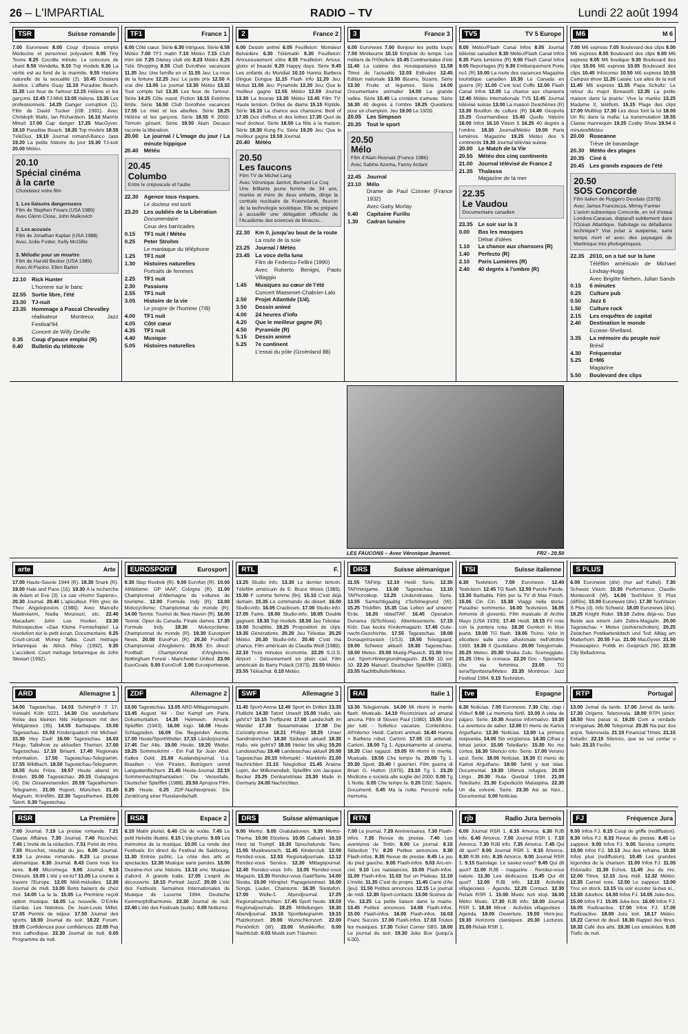26 – L'IMPARTIAL RADIO – TV Lundi 22 août 1994
TSR Suisse romande
7.00 Euronews 8.00 Coup d'pouce emploi Médecine et personnel polyvalent 8.05 Tiny Toons 8.25 Cocotte minute. Le concours de chant 8.50 Vendetta. 9.10 Top models 9.30 La vérité est au fond de la marmite. 9.55 Histoire naturelle de la sexualité (2). 10.45 Dossiers Justice. L'affaire Guay 11.10 Paradise Beach. 11.35 Les feux de l'amour 12.15 Hélène et les garçons. 12.45 TJ-Midi 13.05 Helena. 13.35 Les professionnels. 14.25 Danger corruption (1). Film de David Tucker (GB 1991). Avec Christoph Waltz, Ian Richardson. 16.10 Mannix Minuit 17.00 Cap danger 17.25 MacGyver. 18.10 Paradise Beach. 18.35 Top models 18.55 TéléDuo. 19.10 Journal romand-Banco Jass 19.20 La petite histoire du jour 19.30 TJ-soir 20.00 Météo.
20.10
Spécial cinéma
à la carte
Choisissez votre film
1. Les liaisons dangereuses
Film de Stephen Frears (USA 1989)
Avec Glenn Close, John Malkovich
2. Les accusés
Film de Jonathan Kaplan (USA 1988)
Avec Jodie Foster, Kelly McGillis
3. Mélodie pour un meurtre
Film de Harold Becker (USA 1989)
Avec Al Pacino, Ellen Barkin
22.10 Rick Hunter
L'homme sur le banc
22.55 Sortie libre, l'été
23.30 TJ-nuit
23.35 Hommage à Pascal Chevalley
réalisateur Montreux Jazz Festival'94
Concert de Willy Deville
0.35 Coup d'pouce emploi (R)
0.40 Bulletin du télétexte
TF1 France 1
6.00 Côté cœur. Série 6.30 Intrigues. Série 6.58 Météo 7.00 TF1 matin 7.10 Météo 7.15 Club mini été 7.20 Disney club été 8.23 Météo 8.25 Télé Shopping 8.55 Club Dorothée vacances 11.35 Jeu: Une famille en or 11.55 Jeu: La roue de la fortune 12.25 Jeu: Le juste prix 12.50 A vrai dire 13.00 Le journal 13.30 Météo 13.32 Tout compte fait 13.35 Les feux de l'amour. Série 14.25 Côte ouest. Fiction 16.15 Extrême limite. Série 16.50 Club Dorothée vacances 17.55 Le miel et les abeilles. Série 18.25 Hélène et les garçons. Série 18.55 K 2000: Témoin gênant. Série 19.50 Alain Decaux raconte la libération.
20.00 Le journal / L'image du jour / La minute hippique
20.40 Météo
20.45
Columbo
Entre le crépuscule et l'aube
22.30 Agence tous risques.
Le docteur est sorti
23.20 Les oubliés de la Libération
Documentaire
Ceux des barricades
0.15 TF1 nuit / Météo
0.25 Peter Strohm
Le maniaque du téléphone
1.25 TF1 nuit
1.30 Histoires naturelles
Portraits de femmes
2.25 TF1 nuit
2.30 Passions
2.55 TF1 nuit
3.05 Histoire de la vie
Le propre de l'homme (7/8)
4.00 TF1 nuit
4.05 Côté cœur
4.35 TF1 nuit
4.40 Musique
5.05 Histoires naturelles
2 France 2
6.00 Dessin animé 6.05 Feuilleton: Monsieur Belvédère 6.30 Télématin 8.30 Feuilleton: Amoureusement vôtre 8.55 Feuilleton: Amour, gloire et beauté 9.20 Happy days. Série 9.45 Les enfants du Mundial 10.10 Hanna Barbera Dingue Dongue 11.15 Flash info 11.20 Jeu: Motus 11.50 Jeu: Pyramide 12.20 Jeu: Que le meilleur gagne 12.55 Météo 12.59 Journal 13.30 La bourse 13.35 Météo 13.45 Film TV: Haute tension. Drôles de diams 15.15 Riptide. Série 16.10 La chance aux chansons: Best of 17.05 Des chiffres et des lettres 17.35 Quoi de neuf docteur. Série 18.00 La fête à la maison. Série 18.30 Kung Fu. Série 19.20 Jeu: Que le meilleur gagne 19.59 Journal.
20.40 Météo
20.50
Les faucons
Film TV de Michel Lang
Avec Véronique Jannot, Bernard Le Coq
Une brillante jeune femme de 34 ans, mariée et mère de deux enfants, dirige la centrale nucléaire de Krasnoïarsk, fleuron de la technologie soviétique. Elle se prépare à accueillir une délégation officielle de l'Académie des sciences de Moscou...
22.30 Km 0, jusqu'au bout de la route
La route de la soie
23.25 Journal / Météo
23.45 La voce della luna
Film de Federico Fellini (1990)
Avec Roberto Benigni, Paolo Villaggio
1.45 Musiques au cœur de l'été
Concert Massenet-Chabrier-Lalo
2.50 Projet Atlantide (1/4).
3.50 Dessin animé
4.00 24 heures d'info
4.20 Que le meilleur gagne (R)
4.50 Pyramide (R)
5.15 Dessin animé
5.25 7e continent
L'essai du pôle (Groënland 88)
3 France 3
6.00 Euronews 7.00 Bonjour les petits loups 7.50 Minikeums 10.10 Emplois du temps. Les métiers de l'Hôtellerie 10.45 Continentales d'été 11.40 La cuisine des mousquetaires 11.58 Titres de l'actualité 12.03 Estivales 12.45 Edition nationale 13.00 Bizarre, bizarre. Série 13.30 Fruits et légumes. Série 14.00 Documentaire animalier 14.50 La grande vallée. Série 15.40 La croisière s'amuse. Série 16.30 40 degrés à l'ombre 18.25 Questions pour un champion. Jeu 19.00 Le 19/20.
20.05 Les Simpson
20.35 Tout le sport
20.50
Mélo
Film d'Alain Resnais (France 1986)
Avec Sabine Azema, Fanny Ardant
22.45 Journal
23.10 Mélo
Drame de Paul Czinner (France 1932)
Avec Gaby Morlay
0.40 Capitaine Furillo
1.30 Cadran lunaire
TV5 TV 5 Europe
8.00 Météo/Flash Canal Infos 8.05 Journal télévisé canadien 8.30 Météo/Flash Canal Infos 8.35 Paris lumières (R) 9.00 Flash Canal Infos 9.05 Reportages (R) 9.30 Embarquement Porte no1 (R) 10.00 La route des vacances Magazine touristique canadien 10.30 Le Canada en guerre (R) 11.00 C'est tout Coffe 12.00 Flash Canal Infos 12.05 La chance aux chansons 12.40 Météo internationale TV5 12.45 Journal télévisé suisse 13.00 La maison Deschênes (R) 13.30 Bouillon de culture (R) 14.40 Géopolis 15.25 Gourmandises 15.40 Quelle histoire 16.00 Infos 16.10 Vision 5 16.25 40 degrés à l'ombre. 18.30 Journal/Météo 19.00 Paris lumières. Magazine 19.25 Météo des 5 continents 19.30 Journal télévisé suisse.
20.00 Le Match de la Vie
20.55 Météo des cinq continents
21.00 Journal télévisé de France 2
21.35 Thalassa
Magazine de la mer
22.35
Le Vaudou
Documentaire canadien
23.35 Le soir sur la 3
0.00 Bas les masques
Débat d'idées
1.10 La chance aux chansons (R)
1.40 Perfecto (R)
2.10 Paris Lumières (R)
2.40 40 degrés à l'ombre (R)
M6 M 6
7.00 M6 express 7.05 Boulevard des clips 8.00 M6 express 8.05 Boulevard des clips 9.00 M6 express 9.05 M6 boutique 9.30 Boulevard des clips 10.00 M6 express 10.05 Boulevard des clips 10.45 Infoconso 10.50 M6 express 10.55 Campus show 11.20 Lassie: Les ailes de la nuit 11.45 M6 express 11.55 Papa Schultz: Le retour du major Bonacelli 12.35 La petite maison dans la prairie: Vive la mariée 13.25 Madame X, téléfiom. 15.15 Plage des clips 17.00 Multitop 17.30 Les deux font la loi 18.00 Un flic dans la mafia: La transmutation 18.55 Classe mannequin 19.25 Cosby Show 19.54 6 minutes/Météo
20.00 Roseanne
Trève de bavardage
20.30 Météo des plages
20.35 Ciné 6
20.45 Les grands espaces de l'été
20.50
SOS Concorde
Film italien de Ruggero Deodato (1978)
Avec James Franciscus, Mimsy Farmer
L'avion subsonique Concorde, en vol d'essai Londres-Caracas, disparaît subitement dans l'Océan Atlantique. Sabotage ou défaillance technique? Vrai polar à suspense, sans temps mort et avec des paysages de Martinique très photogéniques.
22.35 2010, on a tué sur la lune
Téléfilm américain de Michael Lindsay-Hogg
Avec Brigitte Nielsen, Julian Sands
0.15 6 minutes
0.25 Culture pub
0.50 Jazz 6
1.50 Culture rock
2.15 Les enquêtes de capital
2.40 Destination le monde
Ecosse-Shetland.
3.35 La mémoire du peuple noir
Brésil
4.30 Fréquenstar
5.25 E=M6
Magazine
5.50 Boulevard des clips
LES FAUCONS – Avec Véronique Jeannot. FR2 - 20.50
arte Arte
17.00 Haute-Savoie 1944 (R). 18.30 Snark (R). 19.00 Hale and Pace (16). 19.30 A la recherche de Adam et Eve (3). Le cas «Homo Sapiens». 20.30 Journal. 20.40 L'apiculteur. Film grec de Theo Angelopoulos (1986). Avec Marcello Mastroianni, Nadia Mourouzi, etc. 22.40 Macadam: John Lee Hooker. 23.30 Rétrospective «Das Kleine Fernsehspiel: La révolution sur le petit écran. Documentaire. 0.25 Court-circuit: Money Talks. Court métrage britannique de Alrick Riley (1992). 0.35 L'accident. Court métrage britannique de John Stewart (1992).
EUROSPORT Eurosport
8.30 Step Reebok (R). 9.00 Eurofun (R). 10.00 Athlétisme: GP IAAF, Cologne (R). 11.00 Championnat d'Allemagne de voitures de tourisme. 12.00 Formule Indy (R). 13.00 Motocyclisme: Championnat du monde (R). 14.00 Tennis: Tournoi de New Haven (R). 16.00 Tennis: Open du Canada. Finale dames. 17.30 Formule Indy. 18.30 Motocyclisme: Championnat du monde (R). 19.30 Eurosport News. 20.00 EuroFun (R). 20.30 Football: Championnat d'Angleterre. 20.55 En direct: Football: Championnat d'Angleterre. Nottingham Forest - Manchester United. 23.00 EuroGoals. 0.00 EuroGolf. 1.00 Eurosportnews.
RTL F.
13.25 Studio info. 13.30 Le dernier témoin. Téléfilm américain de E. Bruce Weiss (1985). 15.00 F comme femme (fin). 15.10 C'est déjà demain. 15.35 Le commando du désert. 16.00 Studio-info. 16.05 Cracboum. 17.00 Studio-info. 17.05 Fame. 18.00 Studio-info. 18.05 Doublé gagnant. 18.30 Top models. 18.50 Jeu Télestar. 19.00 Scrabble. 19.25 Proposition de clips. 19.35 Générations. 20.20 Jeu Télestar. 20.25 Météo. 20.30 Studio-info. 20.40 C'est ma chance. Film américain de Claudia Weill (1980). 22.10 Trois minutes économie. 22.20 S.O.S. Airport - Détournement en plein ciel. Film américain de Barry Polack (1973). 23.50 Météo. 23.55 Téléachat. 0.10 Météo.
DRS Suisse alémanique
11.55 TAFtrip. 12.10 Heidi. Serie. 12.35 TAFminigame. 13.00 Tagesschau. 13.10 TAFhoroskop. 13.25 Lindenstrasse. Serie. 13.55 Samschtigaabig z'Schönegrund (W). 15.25 Trickfilm. 15.35 Das Leben auf unserer Erde. 16.20 rätselTAF. 16.45 Operation Dunarea (6/Schluss). Abenteuerserie. 17.15 Kidz. Das kecke Kindermagazin. 17.40 Gute-nacht-Geschichte. 17.55 Tagesschau. 18.00 Donauprinzessin (1/13). 18.50 Telesguard. 19.00 Schweiz aktuell. 19.30 Tagesschau. 19.50 Meteo. 20.00 Musig-Plausch. 21.00 time out. Sport-Hintergrundmagazin. 21.50 10 vor 10. 22.20 Manuel. Deutscher Spielfilm (1983). 23.55 Nachtbulletin/Meteo.
TSI Suisse italienne
6.30 Textvision. 7.00 Euronews. 12.40 Textvision. 12.45 TG flash. 12.50 Parole Parole. 13.30 Barbablu. Film per la TV di Max Frisch. 15.05 Cin Cin. 15.30 Viaggi nella storia: Paradiso sommerso. 16.00 Textvision. 16.05 Armonie di gioventù. Film musicale di Archie Mayo (USA 1939). 17.45 Heidi. 18.15 Fil rose con la pantera rosa. 18.30 Genitori in blue jeans. 19.00 TG flash. 19.05 Ticino. Volo in elicottero sulle zone alluvionate nell'ottobre 1993. 19.30 Il Quotidiano. 20.00 Telegiornale. 20.25 Meteo. 20.30 Shaka Zulu. Sceneggiato. 21.25 Oltre la cronaca. 22.20 Doc - Speriamo che sia femmina. 23.05 TG sera/Sportsera/Meteo. 23.35 Montreux: Jazz Festival 1994. 0.15 Textvision.
S PLUS
6.00 Euronews (d/e) (nur auf Kabel). 7.30 Schweiz Vision. 10.30 Performance: Claudio Monteverdi (W). 14.00 TextVision S Plus (d/f/i/e). 15.00 Euronews (d/e). 17.30 TextVision S Plus (d). Info Schweiz. 18.00 Euronews (d/e). 18.25 Knight Rider. 19.10 Zebra déjà-vu. Das Beste aus einem Jahr Zebra-Magazin. 20.00 Tagesschau + Meteo (zeitverschoben). 20.25 Zwischen Postkartenkitsch und Tod: Alltag am Matterhorn. 20.55 Fax. 21.00 MacGyver. 21.50 Presseapéro: Politik im Gespräch (W). 22.35 City Belladonna.
ARD Allemagne 1
14.00 Tagesschau. 14.03 Schimpf-9 7 17. Vorwahl Köln 0221. 14.30 Die wunderbare Reise des kleinen Nils Holgersson mit den Wildgänsen (35). 14.55 Barbapapa. 15.00 Tagesschau. 15.03 Kinderquatsch mit Michael. 15.30 Hey Dad! 16.00 Tagesschau. 16.03 Fliege. Talkshow zu aktuellen Themen. 17.00 Tagesschau. 17.10 Brisant. 17.40 Regionale Information. 17.50 Tagesschau-Telegramm. 17.55 Wildbach. 18.50 Tagesschau-Telegramm. 18.55 Auto Fritze. 19.57 Heute abend im Ersten. 20.00 Tagesschau. 20.15 Galapagos (4). Die Ozeanreisenden. 20.59 Tagesthemen-Telegramm. 21.00 Report. München. 21.45 Magnum. Krimifilm. 22.30 Tagesthemen. 23.00 Tatort. 0.30 Tagesschau.
ZDF Allemagne 2
13.00 Tagesschau. 13.05 ARD-Mittagsmagazin. 13.45 August '44 - Der Kampf um Paris. Dokumentation. 14.35 Heimweh. Amerik. Spielfilm (1943). 16.00 logo. 16.08 Heute-Schlagzeilen. 16.09 Die fliegenden Aerzte. 17.00 Heute/Sport/Wetter. 17.15 Länderjournal. 17.45 Der Alte. 19.00 Heute. 19.20 Wetter. 19.25 Sommerkrimi - Ein Fall für Jean Abel. Kaltes Gold. 21.00 Auslandsjournal. U.a. Brasilien - Von Piraten, Betrügern unmd Langustenfischern. 21.45 Heute-Journal. 22.15 Sommernachtsphantasien: Die Venusfalle. Deutscher Spielfilm (1988). 23.50 Apropos Film. 0.20 Heute. 0.25 ZDF-Nachtexpress: Die Zerstörung einer Flusslandschaft.
SWF Allemagne 3
11.45 Sport-Arena 12.40 Sport im Dritten 13.35 Flutlicht 14.30 Tatort Unwelt 15.00 Hallo, wie geht's? 15.15 Treffpunkt 17.00 Landschaft im Wandel 17.30 Sesamstrasse 17.58 Die Curiosity-show 18.21 Philipp 18.25 Unser Sandmännchen 18.30 Südwest aktuell 18.35 Hallo, wie geht's? 18.50 Heiter bis ulkig 19.20 Landesschau 19.48 Landesschau aktuell 20.00 Tagesschau 20.15 Infomarkt - Marktinfo 21.00 Nachrichten 21.15 Teleglobus 21.45 Arsène Lupin, der Millionendieb, Spielfilm von Jacques Becker 23.25 Denkanstösse 23.30 Made in Germany 24.00 Nachrichten.
RAI Italie 1
13.30 Telegiornale. 14.00 Mi ritorni in mente flash. Musicale. 14.10 Riconciniare ad amaral ancora. Film di Steven Paul (1980). 15.55 Uno per tutti - Solletico vacanze. Contenitore. All'interno: Heidi. Cartoni animati. 16.40 Hanna + Barbera robot. Cartoni. 17.05 Gli antenati. Cartoni. 18.00 Tg 1. Appuntamente al cinema. 18.20 Ciao ragazzi. 19.05 Mi ritorni in mente. Musicale. 19.50 Che tempo fa. 20.00 Tg 1. 20.30 Sport. 20.40 I guerrieri. Film guerra di Brian G. Hutton (1970). 23.10 Tg 1. 23.20 Medicine e società alle soglie del 2000. 0.00 Tg 1 Notte. 0.05 Che tempo fa. 0.20 DSE: Sapere. Documenti. 0.45 Ma la notte. Percorsi nella memoria.
tve Espagne
6.30 Noticias. 7.00 Euronews. 7.30 Clip, clap i Video! 9.00 La memoria fértil. 10.00 A vista de pájaro. Serie. 10.30 Avance informativo. 10.35 La aventura de saber. 12.00 El menú de Karlos Arguiñano. 12.30 Noticias. 13.00 La primera respuesta. 14.00 Sin vergüenza. 14.30 Cifras y letras junior. 15.00 Telediario. 15.30 No me cortes. 16.30 Silencio roto. Serie. 17.00 Verano azul. Serie. 18.00 Noticias. 18.30 El menú de Karlos Arguiñano. 19.00 Tahiti y sus islas. Documental. 19.30 Ultimos refugios. 20.00 Lingo. 20.30 Ruta Quetzal 1994. 21.00 Telediario. 21.30 Expedición Malaspina. 22.30 Un dia volveré. Serie. 23.30 Asi se hizo... Documental. 0.00 Noticias.
RTP Portugal
13.00 Jornal da tarde. 17.00 Jornal da tarde. 17.30 Origens. Telenovela. 18.00 RTPi júnior. 18.50 Nos paras si. 19.20 Com a verdade m'enganas. 20.00 Telejornal. 20.35 Na paz dos anjos. Telenovela. 21.10 Financial Times. 21.15 Estadio. 22.15 Silencio, que se vai contar o fado. 23.15 Fecho.
RSR La Première
7.00 Journal. 7.19 La presse romande. 7.21 Classe Affaires. 7.30 Journal. 7.40 Ricochet. 7.45 L'invité de la rédaction. 7.51 Point de mire. 7.55 Ricochet, résultat du jeu. 8.00 Journal. 8.19 La presse romande. 8.23 La presse alémanique. 8.30 Journal. 8.43 Dans tous les sens. 8.49 Micromega. 9.00 Journal. 9.10 Détours. 10.05 L'été y es-tu? 11.05 La course à travers l'Europe. 12.05 Méli-mélodies. 12.30 Journal de midi. 13.00 Bons baisers de chez moi. 14.05 La la la. 15.05 La Première reçoit option musique. 16.05 La nouvelle. D'Emile Gardaz. Les histoires. De Jean-Louis Millet. 17.05 Permis de séjour. 17.50 Journal des sports. 18.00 Journal du soir. 18.22 Forum. 19.05 Confidences pour confidences. 22.05 Pas très cathodique. 22.30 Journal de nuit. 0.05 Programme de nuit.
RSR Espace 2
6.10 Matin pluriel. 6.40 Clé de voûte. 7.45 Le petit Helvète illustré. 8.15 L'éte-plume. 9.00 Les mémoires de la musique. 10.05 La ronde des Festivals. En direct du Festival de Salzbourg. 11.30 Entrée public. La criée des arts et spectacles. 12.30 Musique sans paroles. 13.00 Dessine-moi une histoire. 13.10 env. Musique d'abord. A grands traits. 17.05 L'esprit de découverte. 18.15 Portrait JazzZ. 20.00 L'été des Festivals. Semaines Internationales de Musique de Lucerne 1994. Deutsche Kammerphilharmonie. 22.30 Journal de nuit. 22.40 L'été des Festivals (suite). 0.05 Notturno.
DRS Suisse alémanique
9.00 Memo. 9.05 Gratulationen. 9.35 Memo-Thema. 10.00 Etcetera. 10.05 Cabaret. 10.15 Herz ist Trumpf. 10.30 Sprechstunde Tiere. 11.05 Musikwunsch. 11.45 Kinderclub. 12.00 Rendez-vous. 12.03 Regionaljournale. 12.12 Rendez-vous Service. 12.30 Mittagsjournal. 12.40 Rendez-vous Info. 13.05 Rendez-vous Magazin. 13.30 Rendez-vous Gast/Serie. 14.00 Siesta. 15.00 Hörspiel: Papageieninsel. 16.00 Songs, Lieder, Chansons. 16.30 Siestafon. 17.00 Welle-1. Abendjournal. 17.25 Regionalnachrichten. 17.45 Sport heute. 18.03 Regionaljournale. 18.25 Mitteilungen. 18.30 Abendjournal. 19.10 Sporttelegramm. 19.15 Platzkonzert. 20.00 Wunschkonzert. 22.00 Persönlich (W). 23.00 Musikkoffer. 0.00 Nachtclub. 0.03 Musik zum Träumen.
RTN
7.00 Le journal. 7.20 Anniversaires. 7.30 Flash-infos. 7.35 Revue de presse. 7.40 Les aventures de Tintin. 8.00 Le journal. 8.15 Sélection TV. 8.20 Petites annonces. 8.30 Flash-infos. 8.35 Revue de presse. 8.45 Le jeu du pied gauche. 9.00 Flash-infos. 9.03 Arc-en-ciel. 9.10 Les naissances. 10.00 Flash-infos. 11.00 Flash-infos. 11.03 Sur un Plateau. 11.10 L'invité. 11.35 C'est du propre. 11.45 Carré d'As (jeu). 11.50 Petites annonces. 12.15 Le journal de midi. 12.30 Sport-contacts. 13.00 Scènes de Vie. 13.25 La petite liaison dans la mairie. 13.45 Petites annonces. 14.00 Flash-infos. 15.00 Flash-infos. 16.00 Flash-infos. 16.03 Franc Succès. 17.00 Flash-infos. 17.03 Toutes les musiques. 17.30 Ticket Corner SBS. 18.00 Le journal du soir. 19.30 Juke Box (jusqu'à 6.00).
rjb Radio Jura bernois
6.00 Journal RSR 1. 6.15 Amorce. 6.30 RJB info. 6.40 Amorce. 7.00 Journal RSR 1. 7.15 Amorce. 7.30 RJB info. 7.35 Amorce. 7.45 Qui dit quoi? 8.00 Journal RSR 1. 8.15 Amorce. 8.30 RJB info. 8.35 Amorce. 9.00 Journal RSR 1. 9.15 Bariolage. Le saviez-vous? 9.45 Qui dit quoi? 11.00 RJB - magazine - Rendez-vous nature. 11.30 Les dédicaces. 11.45 Qui dit quoi? 12.00 RJB info. 12.15 Activités villageoises - Agenda. 12.20 Contact. 12.30 Relais RSR 1. 15.00 Music non stop. 16.00 Métro Music. 17.30 RJB info. 18.00 Journal RSR 1. 18.30 Miroir - Activités villageoises - Agenda. 19.00 Ouverture. 19.00 Hors-jeu. 19.30 Horizons classiques. 20.30 Lectures. 21.00 Relais RSR 1.
FJ Fréquence Jura
8.00 Infos FJ. 8.15 Coup de griffe (rediffusion). 8.30 Infos FJ. 8.33 Revue de presse. 8.45 Le zappeur. 9.00 Infos FJ. 9.05 Service compris. 10.00 Infos FJ. 10.13 Jeu des refrains. 10.30 Infos plus (rediffusion). 10.45 Les grandes légendes de la chanson. 11.00 Infos FJ. 11.05 Eldoradio. 11.30 Echos. 11.45 Jeu du rire. 12.00 Titres. 12.15 Jura midi. 12.32 Météo. 12.35 Carnet rose. 12.50 Le zappeur. 13.00 Troc en stock. 13.15 Va voir écouter là-bas si... 13.30 Jukebox. 14.00 Infos FJ. 14.05 Juke-box. 15.00 Infos FJ. 15.05 Juke-box. 16.00 Infos FJ. 16.05 Radioactive. 17.00 Infos FJ. 17.05 Radioactive. 18.00 Jura soir. 18.17 Météo. 18.22 Carnet de deuil. 18.30 Rappel des titres. 18.32 Café des arts. 19.30 Les ensoirées. 0.00 Trafic de nuit.